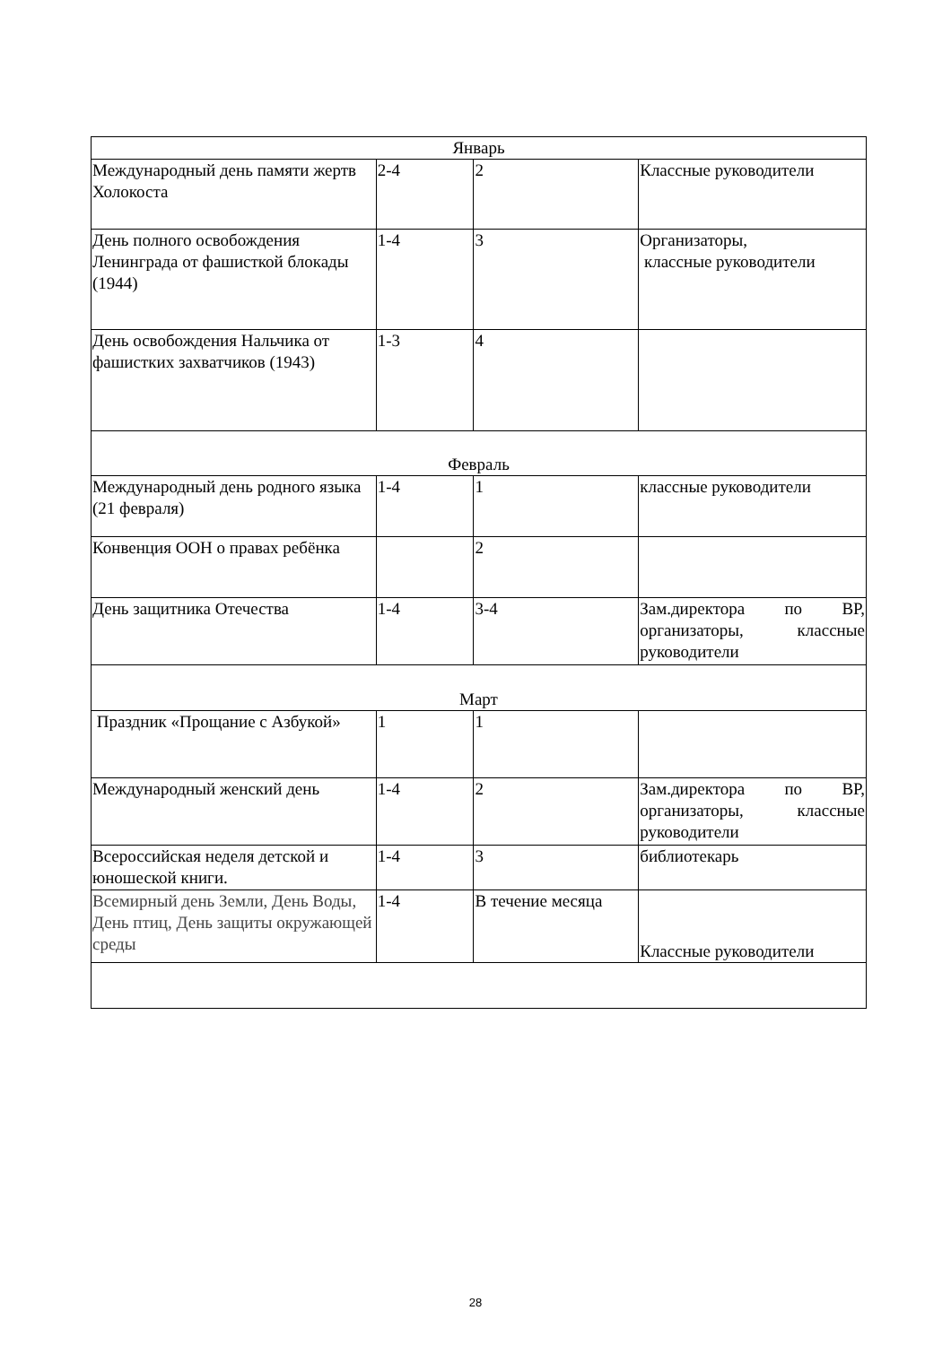| Январь | | | |
| Международный день памяти жертв Холокоста | 2-4 | 2 | Классные руководители |
| День полного освобождения Ленинграда от фашисткой блокады (1944) | 1-4 | 3 | Организаторы, классные руководители |
| День освобождения Нальчика от фашистких захватчиков (1943) | 1-3 | 4 | |
| Февраль | | | |
| Международный день родного языка (21 февраля) | 1-4 | 1 | классные руководители |
| Конвенция ООН о правах ребёнка | | 2 | |
| День защитника Отечества | 1-4 | 3-4 | Зам.директора по ВР, организаторы, классные руководители |
| Март | | | |
| Праздник «Прощание с Азбукой» | 1 | 1 | |
| Международный женский день | 1-4 | 2 | Зам.директора по ВР, организаторы, классные руководители |
| Всероссийская неделя детской и юношеской книги. | 1-4 | 3 | библиотекарь |
| Всемирный день Земли, День Воды, День птиц, День защиты окружающей среды | 1-4 | В течение месяца | Классные руководители |
28